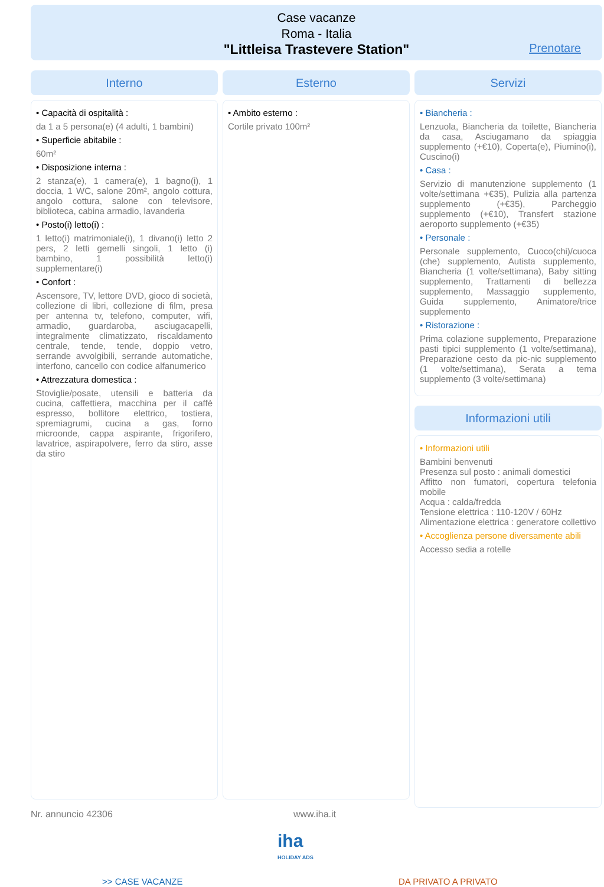Case vacanze
Roma - Italia
"Littleisa Trastevere Station"
Prenotare
Interno
• Capacità di ospitalità :
da 1 a 5 persona(e) (4 adulti, 1 bambini)
• Superficie abitabile :
60m²
• Disposizione interna :
2 stanza(e), 1 camera(e), 1 bagno(i), 1 doccia, 1 WC, salone 20m², angolo cottura, angolo cottura, salone con televisore, biblioteca, cabina armadio, lavanderia
• Posto(i) letto(i) :
1 letto(i) matrimoniale(i), 1 divano(i) letto 2 pers, 2 letti gemelli singoli, 1 letto (i) bambino, 1 possibilità letto(i) supplementare(i)
• Confort :
Ascensore, TV, lettore DVD, gioco di società, collezione di libri, collezione di film, presa per antenna tv, telefono, computer, wifi, armadio, guardaroba, asciugacapelli, integralmente climatizzato, riscaldamento centrale, tende, tende, doppio vetro, serrande avvolgibili, serrande automatiche, interfono, cancello con codice alfanumerico
• Attrezzatura domestica :
Stoviglie/posate, utensili e batteria da cucina, caffettiera, macchina per il caffè espresso, bollitore elettrico, tostiera, spremiagrumi, cucina a gas, forno microonde, cappa aspirante, frigorifero, lavatrice, aspirapolvere, ferro da stiro, asse da stiro
Esterno
• Ambito esterno :
Cortile privato 100m²
Servizi
• Biancheria :
Lenzuola, Biancheria da toilette, Biancheria da casa, Asciugamano da spiaggia supplemento (+€10), Coperta(e), Piumino(i), Cuscino(i)
• Casa :
Servizio di manutenzione supplemento (1 volte/settimana +€35), Pulizia alla partenza supplemento (+€35), Parcheggio supplemento (+€10), Transfert stazione aeroporto supplemento (+€35)
• Personale :
Personale supplemento, Cuoco(chi)/cuoca (che) supplemento, Autista supplemento, Biancheria (1 volte/settimana), Baby sitting supplemento, Trattamenti di bellezza supplemento, Massaggio supplemento, Guida supplemento, Animatore/trice supplemento
• Ristorazione :
Prima colazione supplemento, Preparazione pasti tipici supplemento (1 volte/settimana), Preparazione cesto da pic-nic supplemento (1 volte/settimana), Serata a tema supplemento (3 volte/settimana)
Informazioni utili
• Informazioni utili
Bambini benvenuti
Presenza sul posto : animali domestici
Affitto non fumatori, copertura telefonia mobile
Acqua : calda/fredda
Tensione elettrica : 110-120V / 60Hz
Alimentazione elettrica : generatore collettivo
• Accoglienza persone diversamente abili
Accesso sedia a rotelle
Nr. annuncio 42306 www.iha.it
iha
HOLIDAY ADS
>> CASE VACANZE DA PRIVATO A PRIVATO